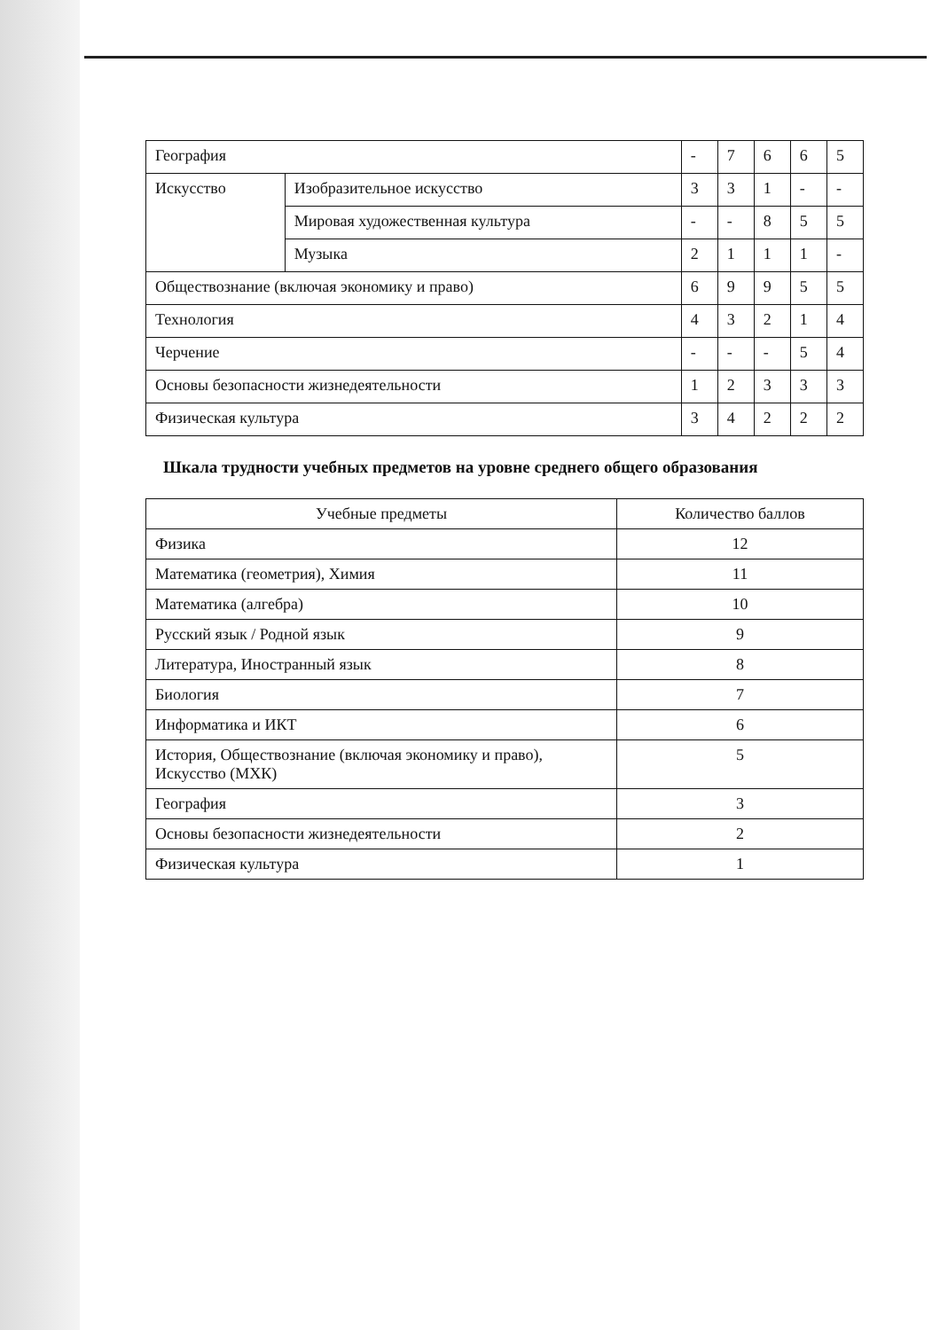| География | | - | 7 | 6 | 6 | 5 |
| Искусство | Изобразительное искусство | 3 | 3 | 1 | - | - |
| | Мировая художественная культура | - | - | 8 | 5 | 5 |
| | Музыка | 2 | 1 | 1 | 1 | - |
| Обществознание (включая экономику и право) | | 6 | 9 | 9 | 5 | 5 |
| Технология | | 4 | 3 | 2 | 1 | 4 |
| Черчение | | - | - | - | 5 | 4 |
| Основы безопасности жизнедеятельности | | 1 | 2 | 3 | 3 | 3 |
| Физическая культура | | 3 | 4 | 2 | 2 | 2 |
Шкала трудности учебных предметов на уровне среднего общего образования
| Учебные предметы | Количество баллов |
| --- | --- |
| Физика | 12 |
| Математика (геометрия), Химия | 11 |
| Математика (алгебра) | 10 |
| Русский язык / Родной язык | 9 |
| Литература, Иностранный язык | 8 |
| Биология | 7 |
| Информатика и ИКТ | 6 |
| История, Обществознание (включая экономику и право), Искусство (МХК) | 5 |
| География | 3 |
| Основы безопасности жизнедеятельности | 2 |
| Физическая культура | 1 |